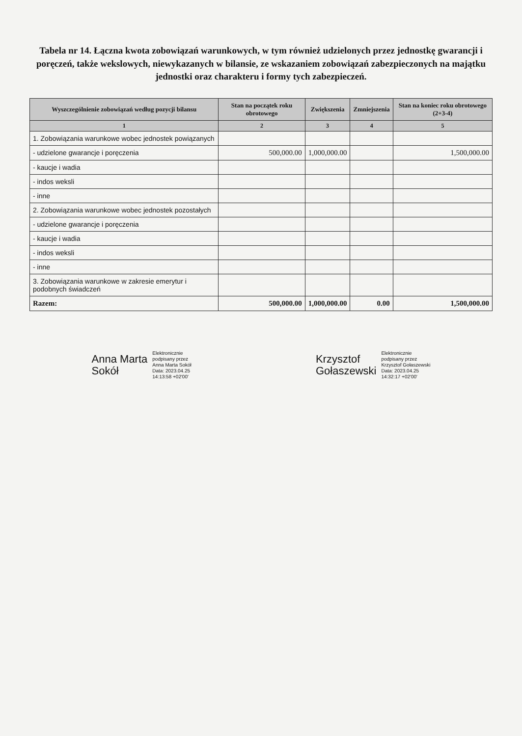Tabela nr 14. Łączna kwota zobowiązań warunkowych, w tym również udzielonych przez jednostkę gwarancji i poręczeń, także wekslowych, niewykazanych w bilansie, ze wskazaniem zobowiązań zabezpieczonych na majątku jednostki oraz charakteru i formy tych zabezpieczeń.
| Wyszczególnienie zobowiązań według pozycji bilansu | Stan na początek roku obrotowego | Zwiększenia | Zmniejszenia | Stan na koniec roku obrotowego (2+3-4) |
| --- | --- | --- | --- | --- |
| 1 | 2 | 3 | 4 | 5 |
| 1. Zobowiązania warunkowe wobec jednostek powiązanych | | | | |
| - udzielone gwarancje i poręczenia | 500,000.00 | 1,000,000.00 | | 1,500,000.00 |
| - kaucje i wadia | | | | |
| - indos weksli | | | | |
| - inne | | | | |
| 2. Zobowiązania warunkowe wobec jednostek pozostałych | | | | |
| - udzielone gwarancje i poręczenia | | | | |
| - kaucje i wadia | | | | |
| - indos weksli | | | | |
| - inne | | | | |
| 3. Zobowiązania warunkowe w zakresie emerytur i podobnych świadczeń | | | | |
| Razem: | 500,000.00 | 1,000,000.00 | 0.00 | 1,500,000.00 |
Anna Marta
Sokół Elektronicznie
podpisany przez
Anna Marta Sokół
Data: 2023.04.25
14:13:58 +02'00'
Krzysztof
Gołaszewski Elektronicznie
podpisany przez
Krzysztof Gołaszewski
Data: 2023.04.25
14:32:17 +02'00'